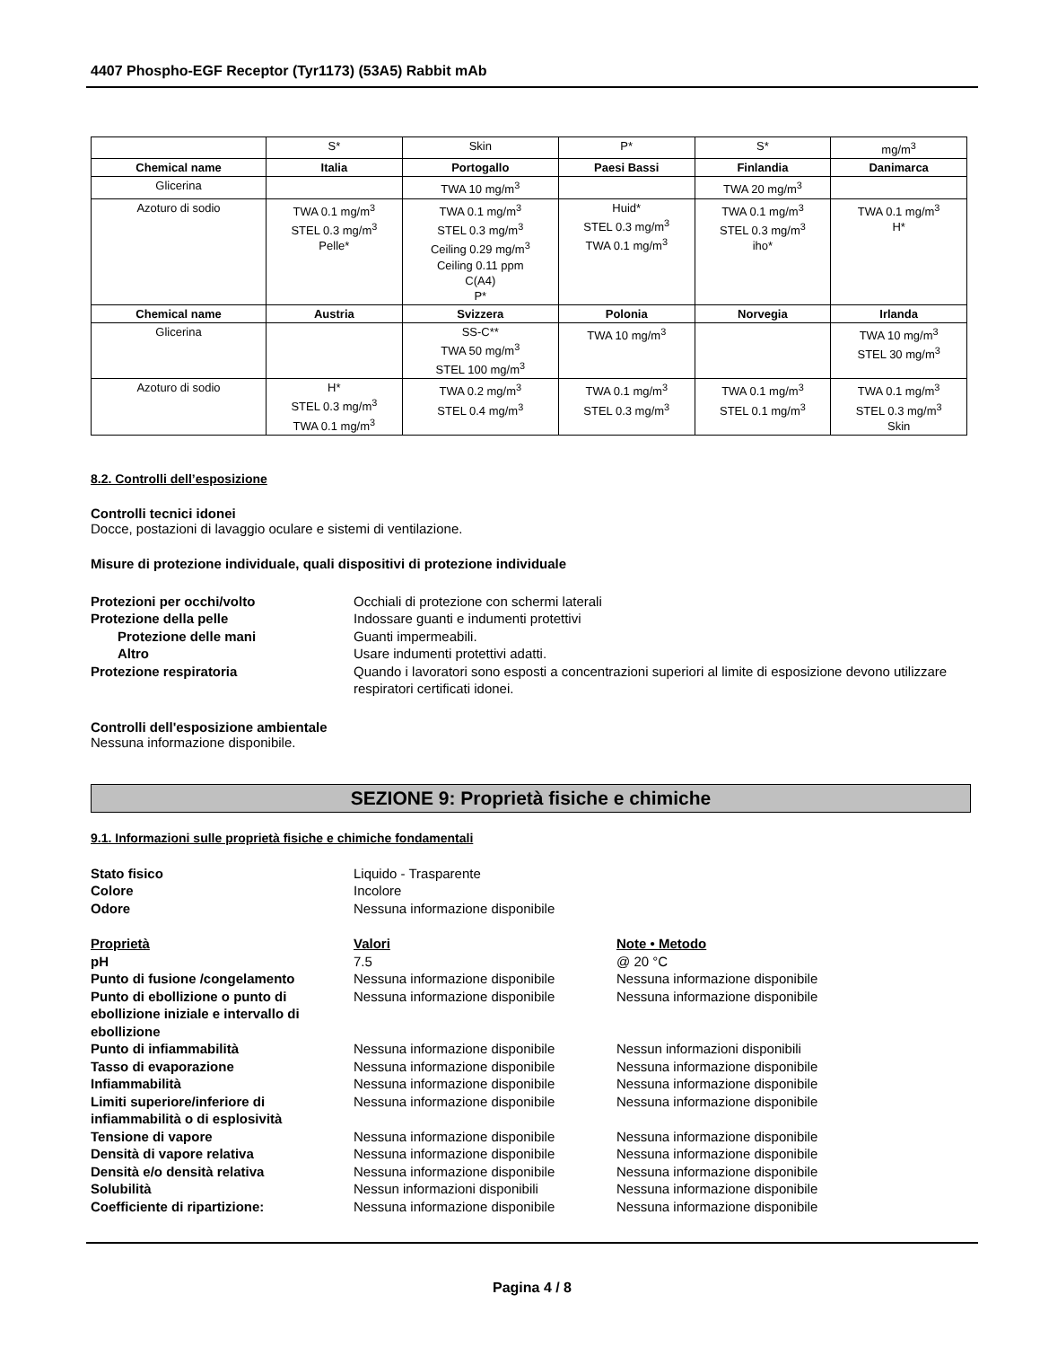4407 Phospho-EGF Receptor (Tyr1173) (53A5) Rabbit mAb
| | S* | Skin | P* | S* | mg/m<sup>3</sup> |
| Chemical name | Italia | Portogallo | Paesi Bassi | Finlandia | Danimarca |
| Glicerina | | TWA 10 mg/m<sup>3</sup> | | TWA 20 mg/m<sup>3</sup> | |
| Azoturo di sodio | TWA 0.1 mg/m<sup>3</sup> STEL 0.3 mg/m<sup>3</sup> Pelle* | TWA 0.1 mg/m<sup>3</sup> STEL 0.3 mg/m<sup>3</sup> Ceiling 0.29 mg/m<sup>3</sup> Ceiling 0.11 ppm C(A4) P* | Huid* STEL 0.3 mg/m<sup>3</sup> TWA 0.1 mg/m<sup>3</sup> | TWA 0.1 mg/m<sup>3</sup> STEL 0.3 mg/m<sup>3</sup> iho* | TWA 0.1 mg/m<sup>3</sup> H* |
| Chemical name | Austria | Svizzera | Polonia | Norvegia | Irlanda |
| Glicerina | | SS-C** TWA 50 mg/m<sup>3</sup> STEL 100 mg/m<sup>3</sup> | TWA 10 mg/m<sup>3</sup> | | TWA 10 mg/m<sup>3</sup> STEL 30 mg/m<sup>3</sup> |
| Azoturo di sodio | H* STEL 0.3 mg/m<sup>3</sup> TWA 0.1 mg/m<sup>3</sup> | TWA 0.2 mg/m<sup>3</sup> STEL 0.4 mg/m<sup>3</sup> | TWA 0.1 mg/m<sup>3</sup> STEL 0.3 mg/m<sup>3</sup> | TWA 0.1 mg/m<sup>3</sup> STEL 0.1 mg/m<sup>3</sup> | TWA 0.1 mg/m<sup>3</sup> STEL 0.3 mg/m<sup>3</sup> Skin |
8.2. Controlli dell’esposizione
Controlli tecnici idonei
Docce, postazioni di lavaggio oculare e sistemi di ventilazione.
Misure di protezione individuale, quali dispositivi di protezione individuale
Protezioni per occhi/volto Occhiali di protezione con schermi laterali
Protezione della pelle Indossare guanti e indumenti protettivi
Protezione delle mani Guanti impermeabili.
Altro Usare indumenti protettivi adatti.
Protezione respiratoria Quando i lavoratori sono esposti a concentrazioni superiori al limite di esposizione devono utilizzare respiratori certificati idonei.
Controlli dell'esposizione ambientale
Nessuna informazione disponibile.
SEZIONE 9: Proprietà fisiche e chimiche
9.1. Informazioni sulle proprietà fisiche e chimiche fondamentali
Stato fisico Liquido - Trasparente
Colore Incolore
Odore Nessuna informazione disponibile
Proprietà Valori Note • Metodo
pH 7.5 @ 20 °C
Punto di fusione /congelamento Nessuna informazione disponibile Nessuna informazione disponibile
Punto di ebollizione o punto di ebollizione iniziale e intervallo di ebollizione Nessuna informazione disponibile Nessuna informazione disponibile
Punto di infiammabilità Nessuna informazione disponibile Nessun informazioni disponibili
Tasso di evaporazione Nessuna informazione disponibile Nessuna informazione disponibile
Infiammabilità Nessuna informazione disponibile Nessuna informazione disponibile
Limiti superiore/inferiore di infiammabilità o di esplosività Nessuna informazione disponibile Nessuna informazione disponibile
Tensione di vapore Nessuna informazione disponibile Nessuna informazione disponibile
Densità di vapore relativa Nessuna informazione disponibile Nessuna informazione disponibile
Densità e/o densità relativa Nessuna informazione disponibile Nessuna informazione disponibile
Solubilità Nessun informazioni disponibili Nessuna informazione disponibile
Coefficiente di ripartizione: Nessuna informazione disponibile Nessuna informazione disponibile
Pagina 4 / 8